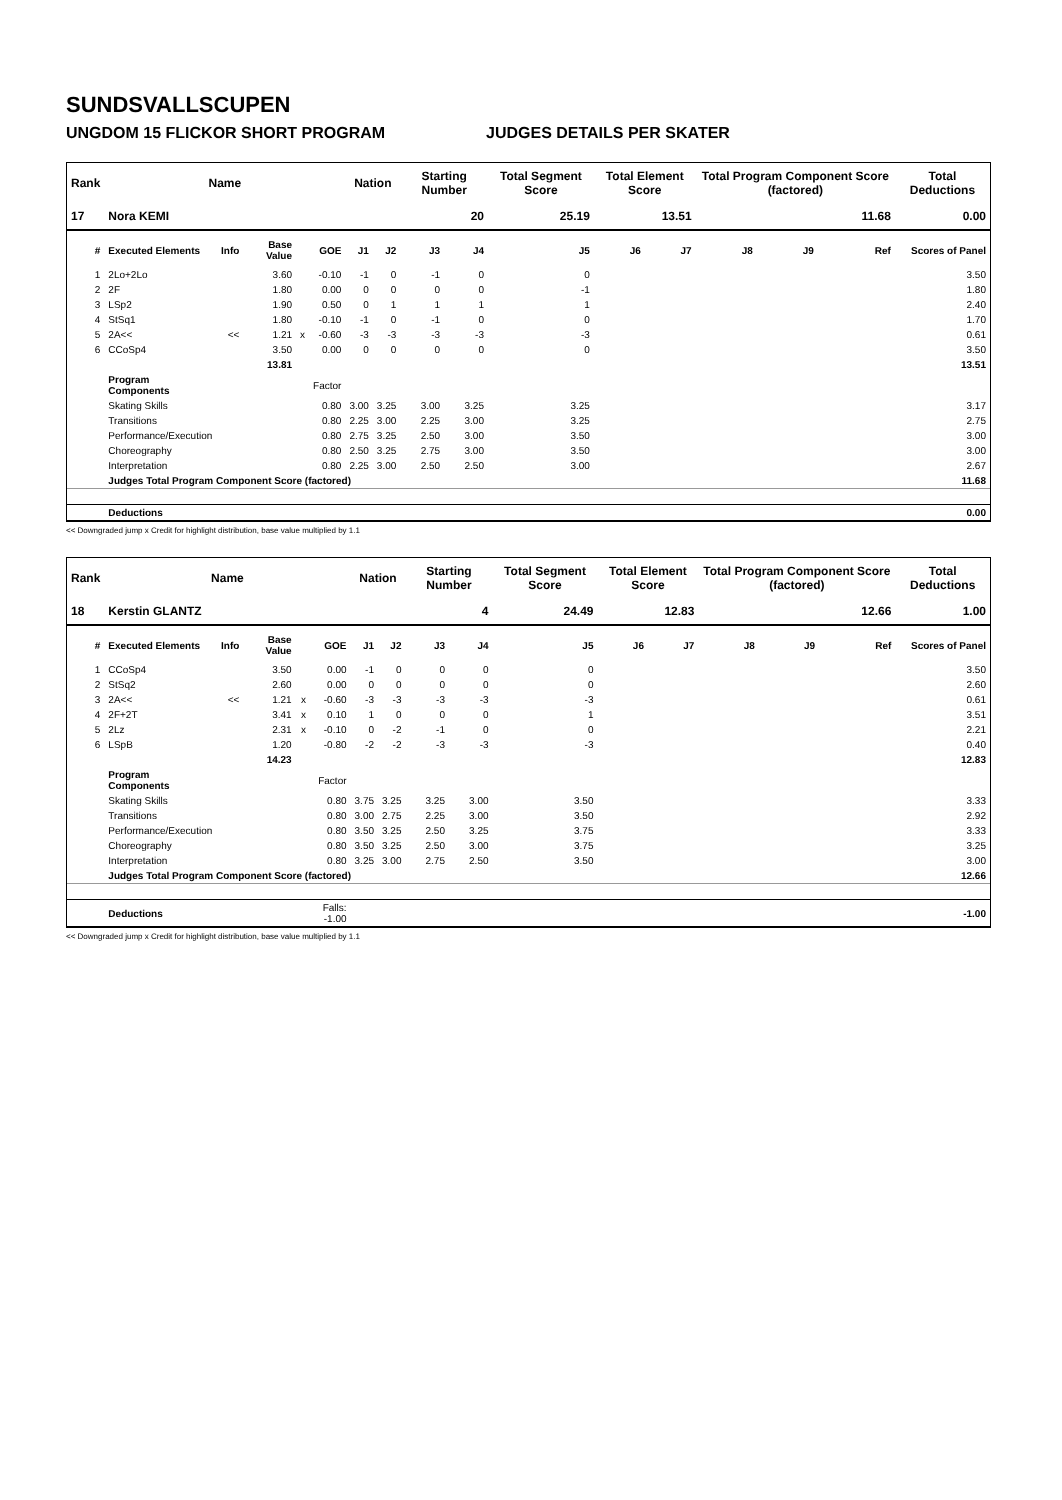SUNDSVALLSCUPEN
UNGDOM 15 FLICKOR SHORT PROGRAM JUDGES DETAILS PER SKATER
| Rank | Name | | | | | Nation | | Starting Number | | Total Segment Score | Total Element Score | | Total Program Component Score (factored) | | | Total Deductions |
| --- | --- | --- | --- | --- | --- | --- | --- | --- | --- | --- | --- | --- | --- | --- | --- | --- |
| 17 | Nora KEMI | | | | | | | 20 | | 25.19 | 13.51 | | 11.68 | | | 0.00 |
| # | Executed Elements | Info | Base Value | | GOE | J1 | J2 | J3 | J4 | J5 | J6 | J7 | J8 | J9 | Ref | Scores of Panel |
| 1 | 2Lo+2Lo | | 3.60 | | -0.10 | -1 | 0 | -1 | 0 | 0 | | | | | | 3.50 |
| 2 | 2F | | 1.80 | | 0.00 | 0 | 0 | 0 | 0 | -1 | | | | | | 1.80 |
| 3 | LSp2 | | 1.90 | | 0.50 | 0 | 1 | 1 | 1 | 1 | | | | | | 2.40 |
| 4 | StSq1 | | 1.80 | | -0.10 | -1 | 0 | -1 | 0 | 0 | | | | | | 1.70 |
| 5 | 2A<< | << | 1.21 | x | -0.60 | -3 | -3 | -3 | -3 | -3 | | | | | | 0.61 |
| 6 | CCoSp4 | | 3.50 | | 0.00 | 0 | 0 | 0 | 0 | 0 | | | | | | 3.50 |
| | | | 13.81 | | | | | | | | | | | | | 13.51 |
| | Program Components | | | | Factor | | | | | | | | | | | |
| | Skating Skills | | | | 0.80 | 3.00 | 3.25 | 3.00 | 3.25 | 3.25 | | | | | | 3.17 |
| | Transitions | | | | 0.80 | 2.25 | 3.00 | 2.25 | 3.00 | 3.25 | | | | | | 2.75 |
| | Performance/Execution | | | | 0.80 | 2.75 | 3.25 | 2.50 | 3.00 | 3.50 | | | | | | 3.00 |
| | Choreography | | | | 0.80 | 2.50 | 3.25 | 2.75 | 3.00 | 3.50 | | | | | | 3.00 |
| | Interpretation | | | | 0.80 | 2.25 | 3.00 | 2.50 | 2.50 | 3.00 | | | | | | 2.67 |
| | Judges Total Program Component Score (factored) | | | | | | | | | | | | | | | 11.68 |
| | Deductions | | | | | | | | | | | | | | | 0.00 |
<< Downgraded jump x Credit for highlight distribution, base value multiplied by 1.1
| Rank | Name | | | | | Nation | | Starting Number | | Total Segment Score | Total Element Score | | Total Program Component Score (factored) | | | Total Deductions |
| --- | --- | --- | --- | --- | --- | --- | --- | --- | --- | --- | --- | --- | --- | --- | --- | --- |
| 18 | Kerstin GLANTZ | | | | | | | 4 | | 24.49 | 12.83 | | 12.66 | | | 1.00 |
| # | Executed Elements | Info | Base Value | | GOE | J1 | J2 | J3 | J4 | J5 | J6 | J7 | J8 | J9 | Ref | Scores of Panel |
| 1 | CCoSp4 | | 3.50 | | 0.00 | -1 | 0 | 0 | 0 | 0 | | | | | | 3.50 |
| 2 | StSq2 | | 2.60 | | 0.00 | 0 | 0 | 0 | 0 | 0 | | | | | | 2.60 |
| 3 | 2A<< | << | 1.21 | x | -0.60 | -3 | -3 | -3 | -3 | -3 | | | | | | 0.61 |
| 4 | 2F+2T | | 3.41 | x | 0.10 | 1 | 0 | 0 | 0 | 1 | | | | | | 3.51 |
| 5 | 2Lz | | 2.31 | x | -0.10 | 0 | -2 | -1 | 0 | 0 | | | | | | 2.21 |
| 6 | LSpB | | 1.20 | | -0.80 | -2 | -2 | -3 | -3 | -3 | | | | | | 0.40 |
| | | | 14.23 | | | | | | | | | | | | | 12.83 |
| | Program Components | | | | Factor | | | | | | | | | | | |
| | Skating Skills | | | | 0.80 | 3.75 | 3.25 | 3.25 | 3.00 | 3.50 | | | | | | 3.33 |
| | Transitions | | | | 0.80 | 3.00 | 2.75 | 2.25 | 3.00 | 3.50 | | | | | | 2.92 |
| | Performance/Execution | | | | 0.80 | 3.50 | 3.25 | 2.50 | 3.25 | 3.75 | | | | | | 3.33 |
| | Choreography | | | | 0.80 | 3.50 | 3.25 | 2.50 | 3.00 | 3.75 | | | | | | 3.25 |
| | Interpretation | | | | 0.80 | 3.25 | 3.00 | 2.75 | 2.50 | 3.50 | | | | | | 3.00 |
| | Judges Total Program Component Score (factored) | | | | | | | | | | | | | | | 12.66 |
| | Deductions | | | Falls: -1.00 | | | | | | | | | | | | -1.00 |
<< Downgraded jump x Credit for highlight distribution, base value multiplied by 1.1